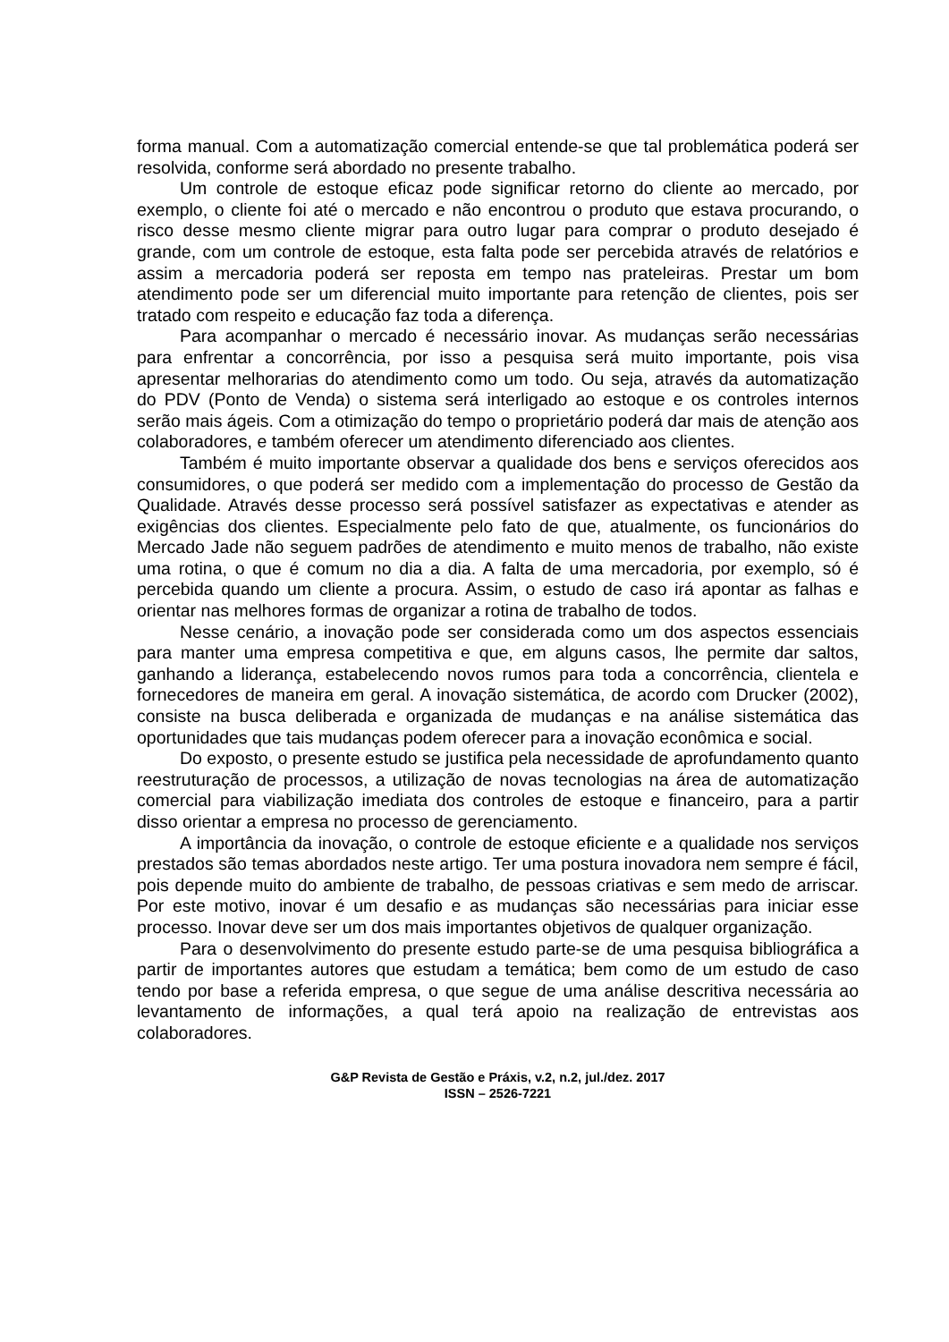forma manual. Com a automatização comercial entende-se que tal problemática poderá ser resolvida, conforme será abordado no presente trabalho.
Um controle de estoque eficaz pode significar retorno do cliente ao mercado, por exemplo, o cliente foi até o mercado e não encontrou o produto que estava procurando, o risco desse mesmo cliente migrar para outro lugar para comprar o produto desejado é grande, com um controle de estoque, esta falta pode ser percebida através de relatórios e assim a mercadoria poderá ser reposta em tempo nas prateleiras. Prestar um bom atendimento pode ser um diferencial muito importante para retenção de clientes, pois ser tratado com respeito e educação faz toda a diferença.
Para acompanhar o mercado é necessário inovar. As mudanças serão necessárias para enfrentar a concorrência, por isso a pesquisa será muito importante, pois visa apresentar melhorarias do atendimento como um todo. Ou seja, através da automatização do PDV (Ponto de Venda) o sistema será interligado ao estoque e os controles internos serão mais ágeis. Com a otimização do tempo o proprietário poderá dar mais de atenção aos colaboradores, e também oferecer um atendimento diferenciado aos clientes.
Também é muito importante observar a qualidade dos bens e serviços oferecidos aos consumidores, o que poderá ser medido com a implementação do processo de Gestão da Qualidade. Através desse processo será possível satisfazer as expectativas e atender as exigências dos clientes. Especialmente pelo fato de que, atualmente, os funcionários do Mercado Jade não seguem padrões de atendimento e muito menos de trabalho, não existe uma rotina, o que é comum no dia a dia. A falta de uma mercadoria, por exemplo, só é percebida quando um cliente a procura. Assim, o estudo de caso irá apontar as falhas e orientar nas melhores formas de organizar a rotina de trabalho de todos.
Nesse cenário, a inovação pode ser considerada como um dos aspectos essenciais para manter uma empresa competitiva e que, em alguns casos, lhe permite dar saltos, ganhando a liderança, estabelecendo novos rumos para toda a concorrência, clientela e fornecedores de maneira em geral. A inovação sistemática, de acordo com Drucker (2002), consiste na busca deliberada e organizada de mudanças e na análise sistemática das oportunidades que tais mudanças podem oferecer para a inovação econômica e social.
Do exposto, o presente estudo se justifica pela necessidade de aprofundamento quanto reestruturação de processos, a utilização de novas tecnologias na área de automatização comercial para viabilização imediata dos controles de estoque e financeiro, para a partir disso orientar a empresa no processo de gerenciamento.
A importância da inovação, o controle de estoque eficiente e a qualidade nos serviços prestados são temas abordados neste artigo. Ter uma postura inovadora nem sempre é fácil, pois depende muito do ambiente de trabalho, de pessoas criativas e sem medo de arriscar. Por este motivo, inovar é um desafio e as mudanças são necessárias para iniciar esse processo. Inovar deve ser um dos mais importantes objetivos de qualquer organização.
Para o desenvolvimento do presente estudo parte-se de uma pesquisa bibliográfica a partir de importantes autores que estudam a temática; bem como de um estudo de caso tendo por base a referida empresa, o que segue de uma análise descritiva necessária ao levantamento de informações, a qual terá apoio na realização de entrevistas aos colaboradores.
G&P Revista de Gestão e Práxis, v.2, n.2, jul./dez. 2017
ISSN – 2526-7221